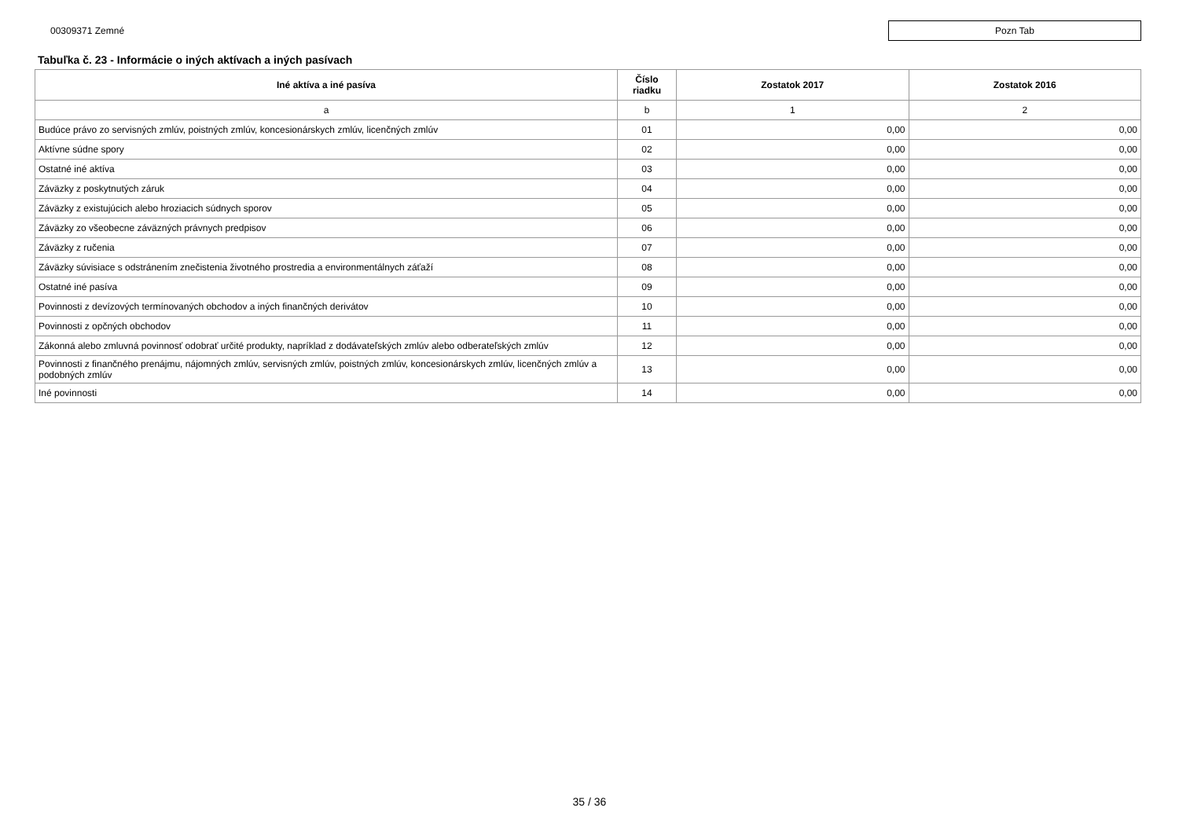00309371 Zemné
Pozn Tab
Tabuľka č. 23 - Informácie o iných aktívach a iných pasívach
| Iné aktíva a iné pasíva | Číslo riadku | Zostatok 2017 | Zostatok 2016 |
| --- | --- | --- | --- |
| a | b | 1 | 2 |
| Budúce právo zo servisných zmlúv, poistných zmlúv, koncesionárskych zmlúv, licenčných zmlúv | 01 | 0,00 | 0,00 |
| Aktívne súdne spory | 02 | 0,00 | 0,00 |
| Ostatné iné aktíva | 03 | 0,00 | 0,00 |
| Záväzky z poskytnutých záruk | 04 | 0,00 | 0,00 |
| Záväzky z existujúcich alebo hroziacich súdnych sporov | 05 | 0,00 | 0,00 |
| Záväzky zo všeobecne záväzných právnych predpisov | 06 | 0,00 | 0,00 |
| Záväzky z ručenia | 07 | 0,00 | 0,00 |
| Záväzky súvisiace s odstránením znečistenia životného prostredia a environmentálnych záťaží | 08 | 0,00 | 0,00 |
| Ostatné iné pasíva | 09 | 0,00 | 0,00 |
| Povinnosti z devízových termínovaných obchodov a iných finančných derivátov | 10 | 0,00 | 0,00 |
| Povinnosti z opčných obchodov | 11 | 0,00 | 0,00 |
| Zákonná alebo zmluvná povinnosť odobrať určité produkty, napríklad z dodávateľských zmlúv alebo odberateľských zmlúv | 12 | 0,00 | 0,00 |
| Povinnosti z finančného prenájmu, nájomných zmlúv, servisných zmlúv, poistných zmlúv, koncesionárskych zmlúv, licenčných zmlúv a podobných zmlúv | 13 | 0,00 | 0,00 |
| Iné povinnosti | 14 | 0,00 | 0,00 |
35 / 36